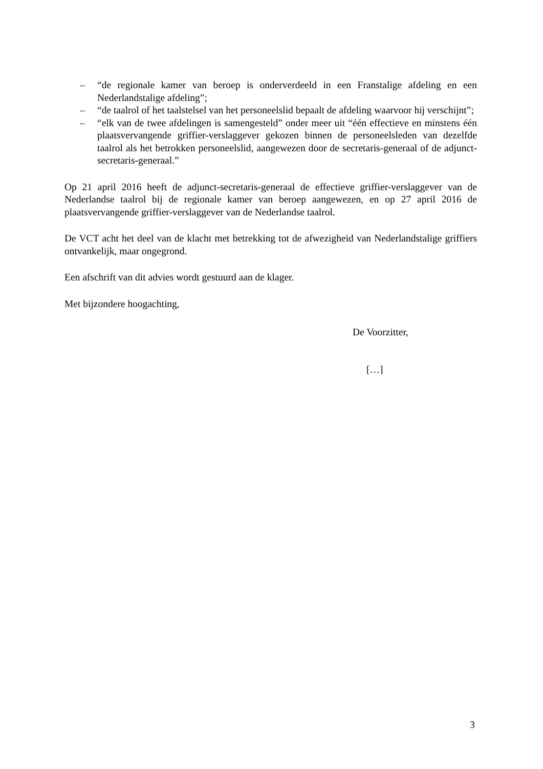– “de regionale kamer van beroep is onderverdeeld in een Franstalige afdeling en een Nederlandstalige afdeling”;
– “de taalrol of het taalstelsel van het personeelslid bepaalt de afdeling waarvoor hij verschijnt”;
– “elk van de twee afdelingen is samengesteld” onder meer uit “één effectieve en minstens één plaatsvervangende griffier-verslaggever gekozen binnen de personeelsleden van dezelfde taalrol als het betrokken personeelslid, aangewezen door de secretaris-generaal of de adjunct-secretaris-generaal.”
Op 21 april 2016 heeft de adjunct-secretaris-generaal de effectieve griffier-verslaggever van de Nederlandse taalrol bij de regionale kamer van beroep aangewezen, en op 27 april 2016 de plaatsvervangende griffier-verslaggever van de Nederlandse taalrol.
De VCT acht het deel van de klacht met betrekking tot de afwezigheid van Nederlandstalige griffiers ontvankelijk, maar ongegrond.
Een afschrift van dit advies wordt gestuurd aan de klager.
Met bijzondere hoogachting,
De Voorzitter,
[…]
3